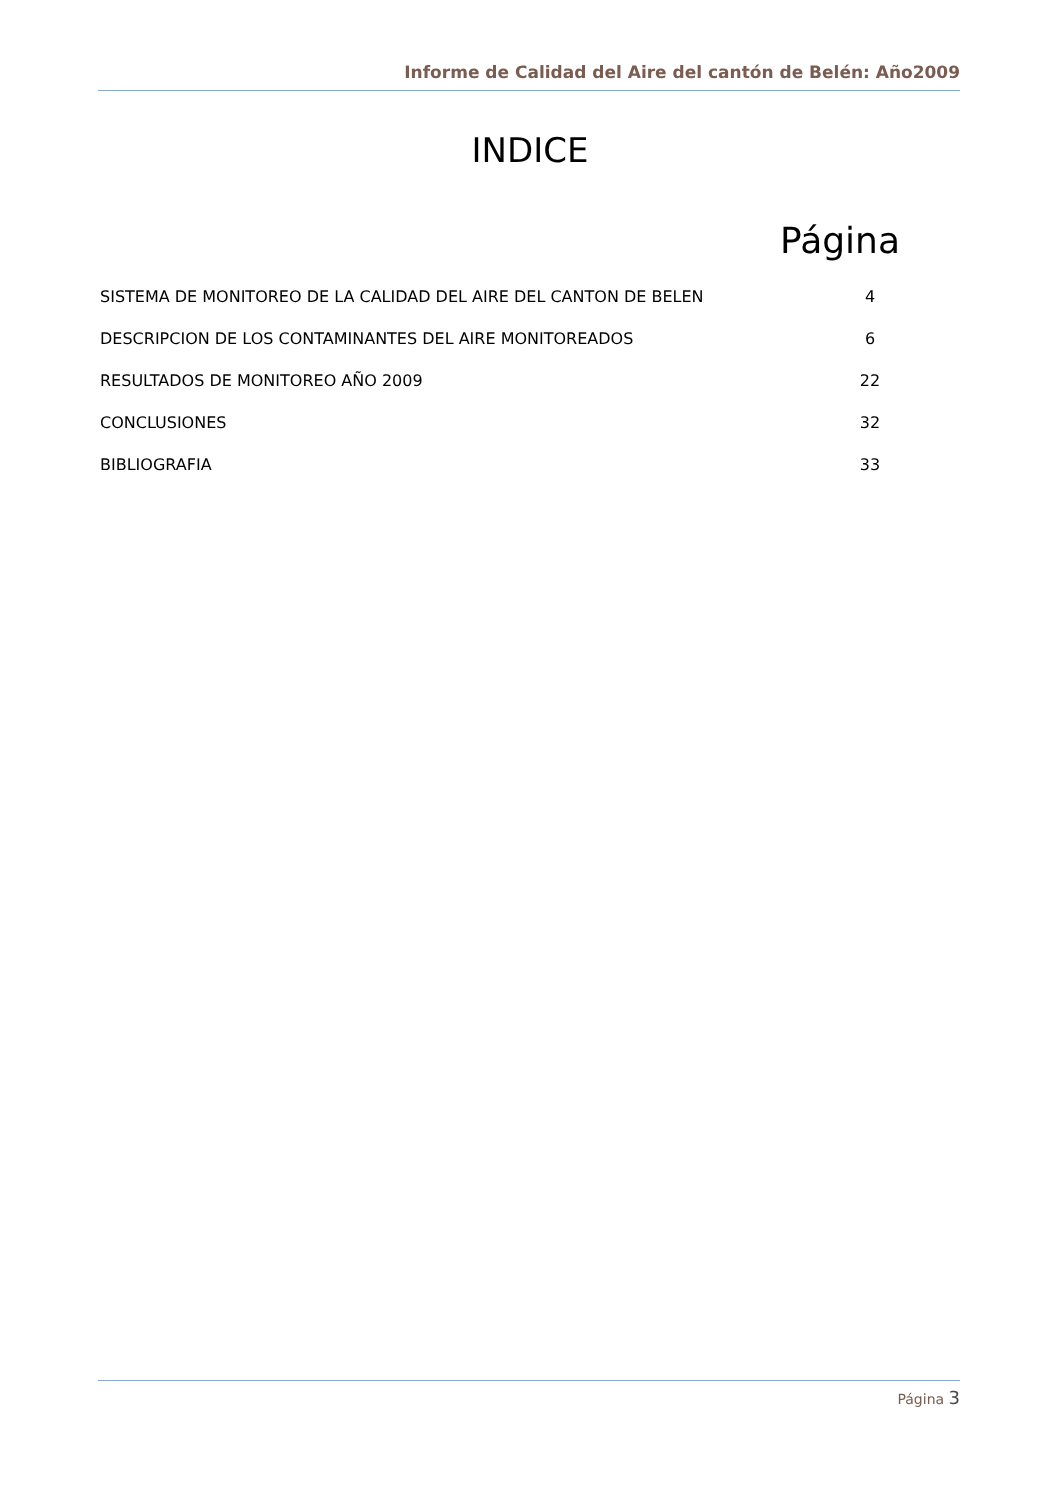Informe de Calidad del Aire del cantón de Belén: Año2009
INDICE
Página
SISTEMA DE MONITOREO DE LA CALIDAD DEL AIRE DEL CANTON DE BELEN 4
DESCRIPCION DE LOS CONTAMINANTES DEL AIRE MONITOREADOS 6
RESULTADOS DE MONITOREO AÑO 2009 22
CONCLUSIONES 32
BIBLIOGRAFIA 33
Página 3